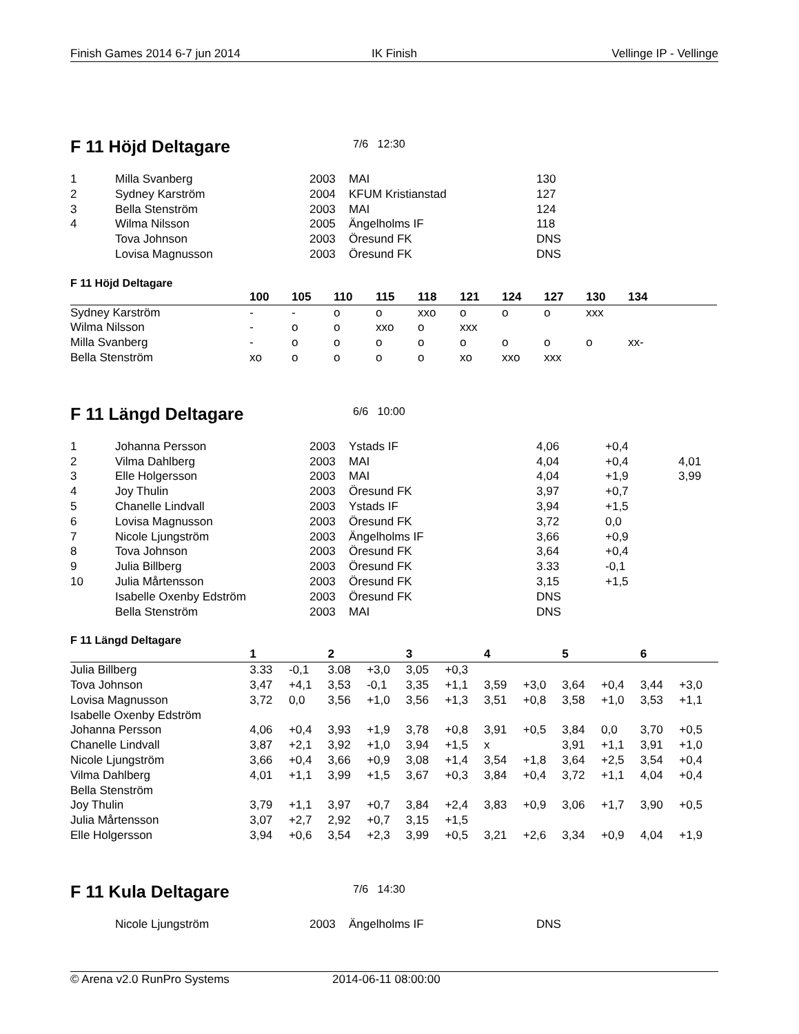Finish Games 2014 6-7 jun 2014 IK Finish Vellinge IP - Vellinge
F 11 Höjd Deltagare 7/6 12:30
| 1 | Milla Svanberg | 2003 | MAI | 130 |
| 2 | Sydney Karström | 2004 | KFUM Kristianstad | 127 |
| 3 | Bella Stenström | 2003 | MAI | 124 |
| 4 | Wilma Nilsson | 2005 | Ängelholms IF | 118 |
| | Tova Johnson | 2003 | Öresund FK | DNS |
| | Lovisa Magnusson | 2003 | Öresund FK | DNS |
F 11 Höjd Deltagare
| | 100 | 105 | 110 | 115 | 118 | 121 | 124 | 127 | 130 | 134 | |
| --- | --- | --- | --- | --- | --- | --- | --- | --- | --- | --- | --- |
| Sydney Karström | - | - | o | o | xxo | o | o | o | xxx | | |
| Wilma Nilsson | - | o | o | xxo | o | xxx | | | | | |
| Milla Svanberg | - | o | o | o | o | o | o | o | o | xx- | |
| Bella Stenström | xo | o | o | o | o | xo | xxo | xxx | | | |
F 11 Längd Deltagare 6/6 10:00
| 1 | Johanna Persson | 2003 | Ystads IF | 4,06 | +0,4 | |
| 2 | Vilma Dahlberg | 2003 | MAI | 4,04 | +0,4 | 4,01 |
| 3 | Elle Holgersson | 2003 | MAI | 4,04 | +1,9 | 3,99 |
| 4 | Joy Thulin | 2003 | Öresund FK | 3,97 | +0,7 | |
| 5 | Chanelle Lindvall | 2003 | Ystads IF | 3,94 | +1,5 | |
| 6 | Lovisa Magnusson | 2003 | Öresund FK | 3,72 | 0,0 | |
| 7 | Nicole Ljungström | 2003 | Ängelholms IF | 3,66 | +0,9 | |
| 8 | Tova Johnson | 2003 | Öresund FK | 3,64 | +0,4 | |
| 9 | Julia Billberg | 2003 | Öresund FK | 3.33 | -0,1 | |
| 10 | Julia Mårtensson | 2003 | Öresund FK | 3,15 | +1,5 | |
| | Isabelle Oxenby Edström | 2003 | Öresund FK | DNS | | |
| | Bella Stenström | 2003 | MAI | DNS | | |
F 11 Längd Deltagare
| | 1 | | 2 | | 3 | | 4 | | 5 | | 6 | |
| --- | --- | --- | --- | --- | --- | --- | --- | --- | --- | --- | --- | --- |
| Julia Billberg | 3.33 | -0,1 | 3.08 | +3,0 | 3,05 | +0,3 | | | | | | |
| Tova Johnson | 3,47 | +4,1 | 3,53 | -0,1 | 3,35 | +1,1 | 3,59 | +3,0 | 3,64 | +0,4 | 3,44 | +3,0 |
| Lovisa Magnusson | 3,72 | 0,0 | 3,56 | +1,0 | 3,56 | +1,3 | 3,51 | +0,8 | 3,58 | +1,0 | 3,53 | +1,1 |
| Isabelle Oxenby Edström | | | | | | | | | | | | |
| Johanna Persson | 4,06 | +0,4 | 3,93 | +1,9 | 3,78 | +0,8 | 3,91 | +0,5 | 3,84 | 0,0 | 3,70 | +0,5 |
| Chanelle Lindvall | 3,87 | +2,1 | 3,92 | +1,0 | 3,94 | +1,5 | x | | 3,91 | +1,1 | 3,91 | +1,0 |
| Nicole Ljungström | 3,66 | +0,4 | 3,66 | +0,9 | 3,08 | +1,4 | 3,54 | +1,8 | 3,64 | +2,5 | 3,54 | +0,4 |
| Vilma Dahlberg | 4,01 | +1,1 | 3,99 | +1,5 | 3,67 | +0,3 | 3,84 | +0,4 | 3,72 | +1,1 | 4,04 | +0,4 |
| Bella Stenström | | | | | | | | | | | | |
| Joy Thulin | 3,79 | +1,1 | 3,97 | +0,7 | 3,84 | +2,4 | 3,83 | +0,9 | 3,06 | +1,7 | 3,90 | +0,5 |
| Julia Mårtensson | 3,07 | +2,7 | 2,92 | +0,7 | 3,15 | +1,5 | | | | | | |
| Elle Holgersson | 3,94 | +0,6 | 3,54 | +2,3 | 3,99 | +0,5 | 3,21 | +2,6 | 3,34 | +0,9 | 4,04 | +1,9 |
F 11 Kula Deltagare 7/6 14:30
| | Nicole Ljungström | 2003 | Ängelholms IF | DNS |
© Arena v2.0 RunPro Systems 2014-06-11 08:00:00